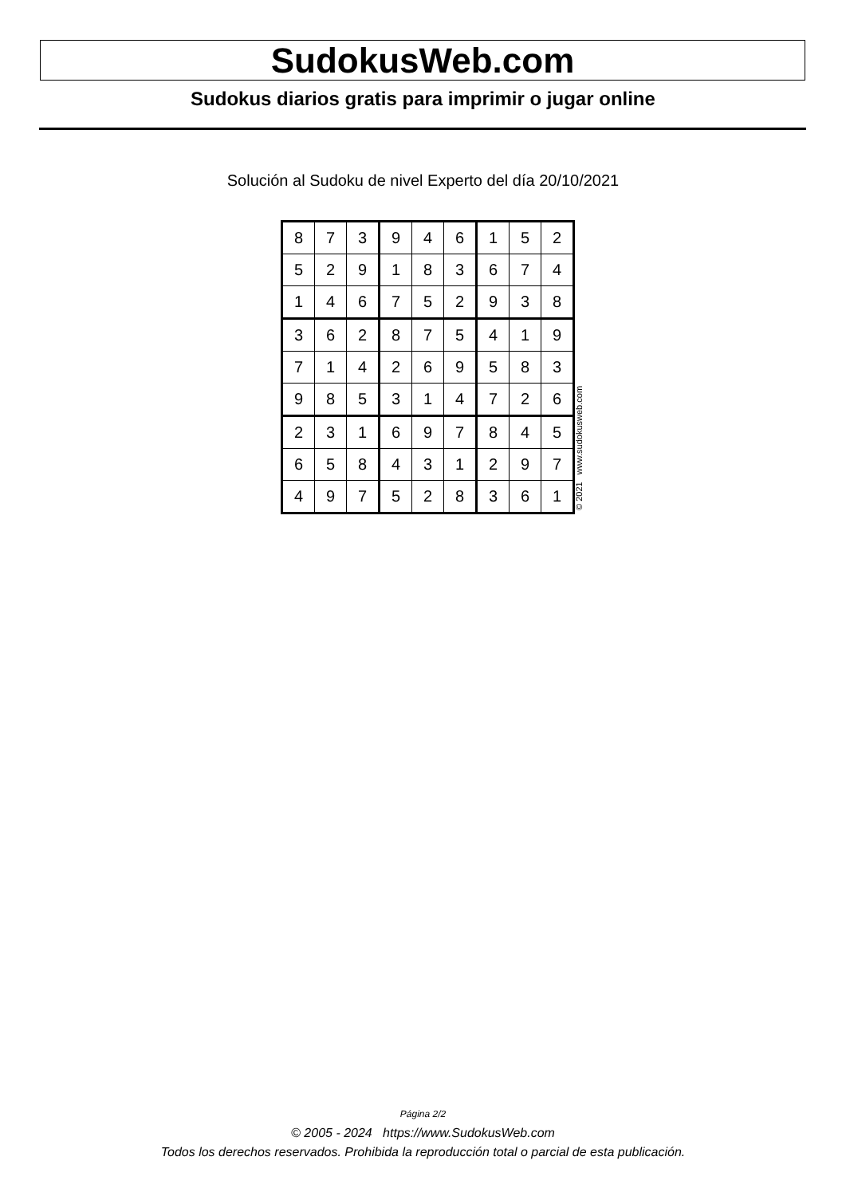SudokusWeb.com
Sudokus diarios gratis para imprimir o jugar online
Solución al Sudoku de nivel Experto del día 20/10/2021
| 8 | 7 | 3 | 9 | 4 | 6 | 1 | 5 | 2 |
| 5 | 2 | 9 | 1 | 8 | 3 | 6 | 7 | 4 |
| 1 | 4 | 6 | 7 | 5 | 2 | 9 | 3 | 8 |
| 3 | 6 | 2 | 8 | 7 | 5 | 4 | 1 | 9 |
| 7 | 1 | 4 | 2 | 6 | 9 | 5 | 8 | 3 |
| 9 | 8 | 5 | 3 | 1 | 4 | 7 | 2 | 6 |
| 2 | 3 | 1 | 6 | 9 | 7 | 8 | 4 | 5 |
| 6 | 5 | 8 | 4 | 3 | 1 | 2 | 9 | 7 |
| 4 | 9 | 7 | 5 | 2 | 8 | 3 | 6 | 1 |
© 2021 www.sudokusweb.com
Página 2/2
© 2005 - 2024 https://www.SudokusWeb.com
Todos los derechos reservados. Prohibida la reproducción total o parcial de esta publicación.